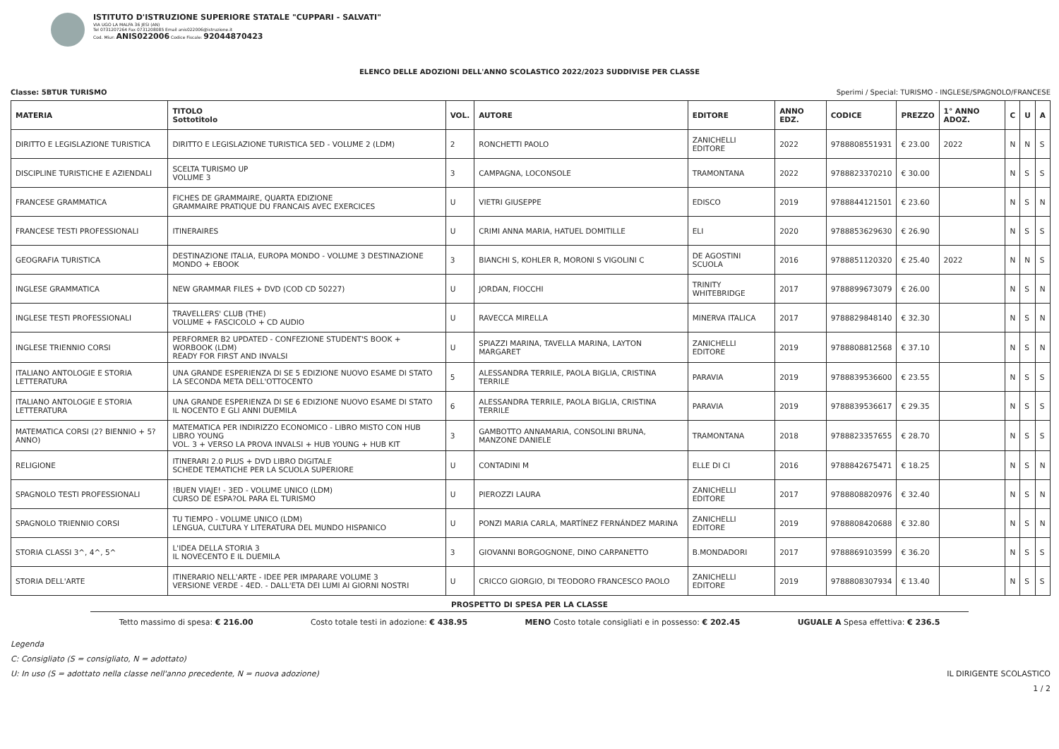ISTITUTO D'ISTRUZIONE SUPERIORE STATALE "CUPPARI - SALVATI"
VIA UGO LA MALFA 36 JESI (AN)
Tel 0731207264 Fax 0731208085 Email anis022006@istruzione.it
Cod. Miur: ANIS022006 Codice Fiscale: 92044870423
ELENCO DELLE ADOZIONI DELL'ANNO SCOLASTICO 2022/2023 SUDDIVISE PER CLASSE
Classe: 5BTUR TURISMO Sperimi / Special: TURISMO - INGLESE/SPAGNOLO/FRANCESE
| MATERIA | TITOLO Sottotitolo | VOL. | AUTORE | EDITORE | ANNO EDZ. | CODICE | PREZZO | 1° ANNO ADOZ. | C | U | A |
| --- | --- | --- | --- | --- | --- | --- | --- | --- | --- | --- | --- |
| DIRITTO E LEGISLAZIONE TURISTICA | DIRITTO E LEGISLAZIONE TURISTICA 5ED - VOLUME 2 (LDM) | 2 | RONCHETTI PAOLO | ZANICHELLI EDITORE | 2022 | 9788808551931 | € 23.00 | 2022 | N | N | S |
| DISCIPLINE TURISTICHE E AZIENDALI | SCELTA TURISMO UP VOLUME 3 | 3 | CAMPAGNA, LOCONSOLE | TRAMONTANA | 2022 | 9788823370210 | € 30.00 | | N | S | S |
| FRANCESE GRAMMATICA | FICHES DE GRAMMAIRE, QUARTA EDIZIONE GRAMMAIRE PRATIQUE DU FRANCAIS AVEC EXERCICES | U | VIETRI GIUSEPPE | EDISCO | 2019 | 9788844121501 | € 23.60 | | N | S | N |
| FRANCESE TESTI PROFESSIONALI | ITINERAIRES | U | CRIMI ANNA MARIA, HATUEL DOMITILLE | ELI | 2020 | 9788853629630 | € 26.90 | | N | S | S |
| GEOGRAFIA TURISTICA | DESTINAZIONE ITALIA, EUROPA MONDO - VOLUME 3 DESTINAZIONE MONDO + EBOOK | 3 | BIANCHI S, KOHLER R, MORONI S VIGOLINI C | DE AGOSTINI SCUOLA | 2016 | 9788851120320 | € 25.40 | 2022 | N | N | S |
| INGLESE GRAMMATICA | NEW GRAMMAR FILES + DVD (COD CD 50227) | U | JORDAN, FIOCCHI | TRINITY WHITEBRIDGE | 2017 | 9788899673079 | € 26.00 | | N | S | N |
| INGLESE TESTI PROFESSIONALI | TRAVELLERS' CLUB (THE) VOLUME + FASCICOLO + CD AUDIO | U | RAVECCA MIRELLA | MINERVA ITALICA | 2017 | 9788829848140 | € 32.30 | | N | S | N |
| INGLESE TRIENNIO CORSI | PERFORMER B2 UPDATED - CONFEZIONE STUDENT'S BOOK + WORBOOK (LDM) READY FOR FIRST AND INVALSI | U | SPIAZZI MARINA, TAVELLA MARINA, LAYTON MARGARET | ZANICHELLI EDITORE | 2019 | 9788808812568 | € 37.10 | | N | S | N |
| ITALIANO ANTOLOGIE E STORIA LETTERATURA | UNA GRANDE ESPERIENZA DI SE 5 EDIZIONE NUOVO ESAME DI STATO LA SECONDA META DELL'OTTOCENTO | 5 | ALESSANDRA TERRILE, PAOLA BIGLIA, CRISTINA TERRILE | PARAVIA | 2019 | 9788839536600 | € 23.55 | | N | S | S |
| ITALIANO ANTOLOGIE E STORIA LETTERATURA | UNA GRANDE ESPERIENZA DI SE 6 EDIZIONE NUOVO ESAME DI STATO IL NOCENTO E GLI ANNI DUEMILA | 6 | ALESSANDRA TERRILE, PAOLA BIGLIA, CRISTINA TERRILE | PARAVIA | 2019 | 9788839536617 | € 29.35 | | N | S | S |
| MATEMATICA CORSI (2? BIENNIO + 5? ANNO) | MATEMATICA PER INDIRIZZO ECONOMICO - LIBRO MISTO CON HUB LIBRO YOUNG VOL. 3 + VERSO LA PROVA INVALSI + HUB YOUNG + HUB KIT | 3 | GAMBOTTO ANNAMARIA, CONSOLINI BRUNA, MANZONE DANIELE | TRAMONTANA | 2018 | 9788823357655 | € 28.70 | | N | S | S |
| RELIGIONE | ITINERARI 2.0 PLUS + DVD LIBRO DIGITALE SCHEDE TEMATICHE PER LA SCUOLA SUPERIORE | U | CONTADINI M | ELLE DI CI | 2016 | 9788842675471 | € 18.25 | | N | S | N |
| SPAGNOLO TESTI PROFESSIONALI | !BUEN VIAJE! - 3ED - VOLUME UNICO (LDM) CURSO DE ESPA?OL PARA EL TURISMO | U | PIEROZZI LAURA | ZANICHELLI EDITORE | 2017 | 9788808820976 | € 32.40 | | N | S | N |
| SPAGNOLO TRIENNIO CORSI | TU TIEMPO - VOLUME UNICO (LDM) LENGUA, CULTURA Y LITERATURA DEL MUNDO HISPANICO | U | PONZI MARIA CARLA, MARTÍNEZ FERNÁNDEZ MARINA | ZANICHELLI EDITORE | 2019 | 9788808420688 | € 32.80 | | N | S | N |
| STORIA CLASSI 3^, 4^, 5^ | L'IDEA DELLA STORIA 3 IL NOVECENTO E IL DUEMILA | 3 | GIOVANNI BORGOGNONE, DINO CARPANETTO | B.MONDADORI | 2017 | 9788869103599 | € 36.20 | | N | S | S |
| STORIA DELL'ARTE | ITINERARIO NELL'ARTE - IDEE PER IMPARARE VOLUME 3 VERSIONE VERDE - 4ED. - DALL'ETA DEI LUMI AI GIORNI NOSTRI | U | CRICCO GIORGIO, DI TEODORO FRANCESCO PAOLO | ZANICHELLI EDITORE | 2019 | 9788808307934 | € 13.40 | | N | S | S |
PROSPETTO DI SPESA PER LA CLASSE
Tetto massimo di spesa: € 216.00 Costo totale testi in adozione: € 438.95 MENO Costo totale consigliati e in possesso: € 202.45 UGUALE A Spesa effettiva: € 236.5
Legenda
C: Consigliato (S = consigliato, N = adottato)
U: In uso (S = adottato nella classe nell'anno precedente, N = nuova adozione) IL DIRIGENTE SCOLASTICO
1 / 2